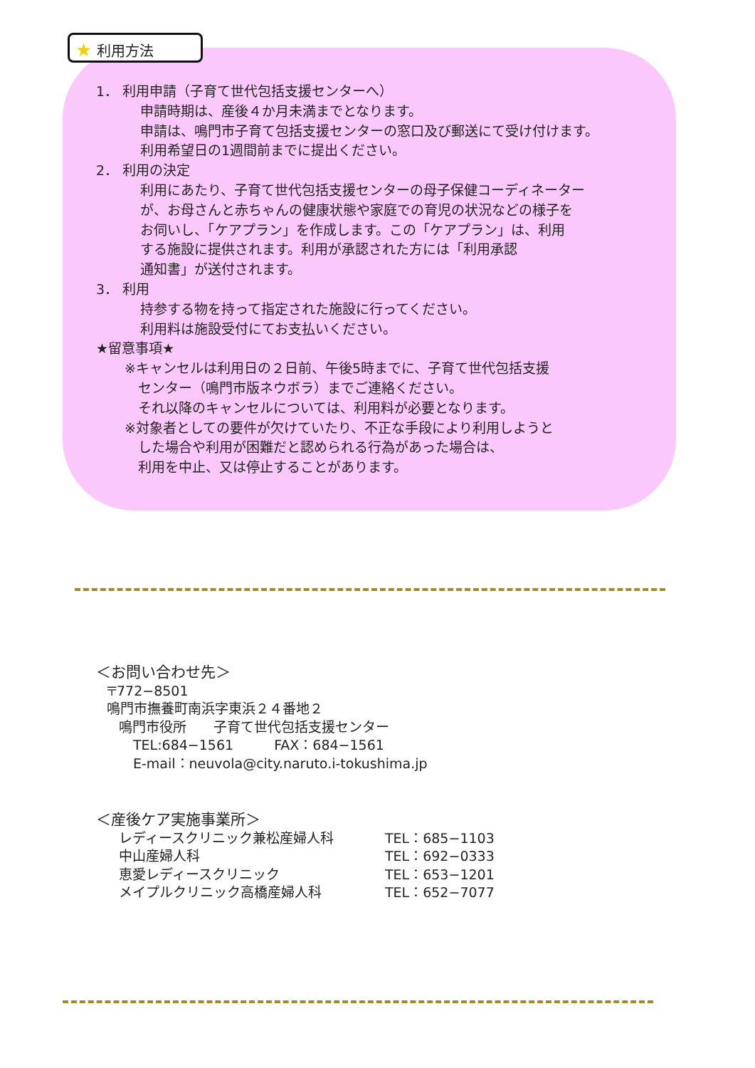★ 利用方法
1． 利用申請（子育て世代包括支援センターへ）
申請時期は、産後４か月未満までとなります。
申請は、鳴門市子育て包括支援センターの窓口及び郵送にて受け付けます。
利用希望日の1週間前までに提出ください。
2． 利用の決定
利用にあたり、子育て世代包括支援センターの母子保健コーディネーター
が、お母さんと赤ちゃんの健康状態や家庭での育児の状況などの様子を
お伺いし、「ケアプラン」を作成します。この「ケアプラン」は、利用
する施設に提供されます。利用が承認された方には「利用承認
通知書」が送付されます。
3． 利用
持参する物を持って指定された施設に行ってください。
利用料は施設受付にてお支払いください。
★留意事項★
※キャンセルは利用日の２日前、午後5時までに、子育て世代包括支援
 センター（鳴門市版ネウボラ）までご連絡ください。
 それ以降のキャンセルについては、利用料が必要となります。
※対象者としての要件が欠けていたり、不正な手段により利用しようと
 した場合や利用が困難だと認められる行為があった場合は、
 利用を中止、又は停止することがあります。
＜お問い合わせ先＞
〒772−8501
鳴門市撫養町南浜字東浜２４番地２
鳴門市役所  子育て世代包括支援センター
TEL:684−1561   FAX：684−1561
E-mail：neuvola@city.naruto.i-tokushima.jp
＜産後ケア実施事業所＞
| レディースクリニック兼松産婦人科 | TEL：685−1103 |
| 中山産婦人科 | TEL：692−0333 |
| 恵愛レディースクリニック | TEL：653−1201 |
| メイプルクリニック高橋産婦人科 | TEL：652−7077 |